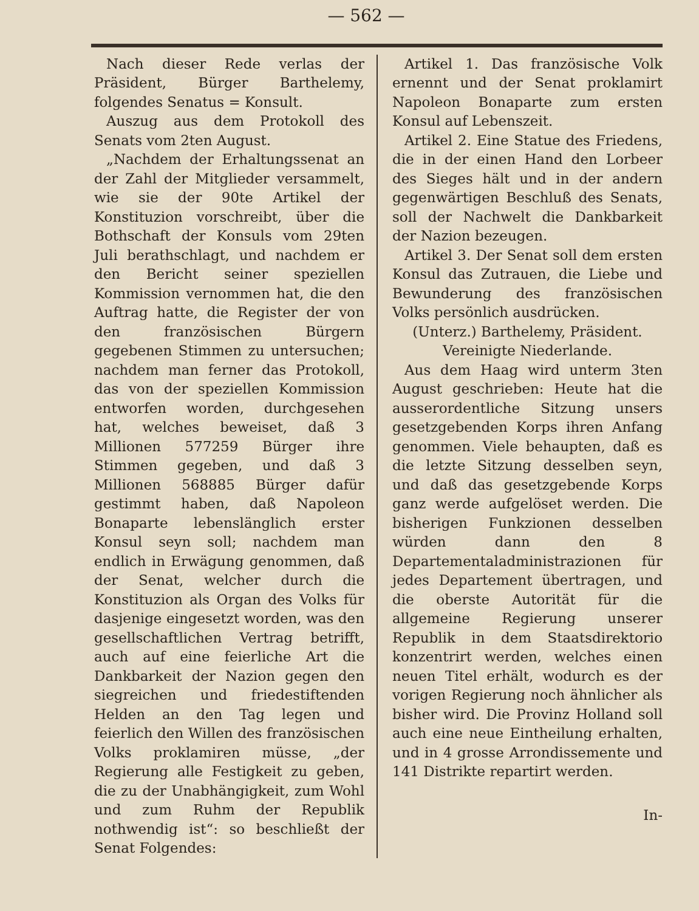— 562 —
Nach dieser Rede verlas der Präsident, Bürger Barthelemy, folgendes Senatus = Konsult.
Auszug aus dem Protokoll des Senats vom 2ten August.
„Nachdem der Erhaltungssenat an der Zahl der Mitglieder versammelt, wie sie der 90te Artikel der Konstituzion vorschreibt, über die Bothschaft der Konsuls vom 29ten Juli berathschlagt, und nachdem er den Bericht seiner speziellen Kommission vernommen hat, die den Auftrag hatte, die Register der von den französischen Bürgern gegebenen Stimmen zu untersuchen; nachdem man ferner das Protokoll, das von der speziellen Kommission entworfen worden, durchgesehen hat, welches beweiset, daß 3 Millionen 577259 Bürger ihre Stimmen gegeben, und daß 3 Millionen 568885 Bürger dafür gestimmt haben, daß Napoleon Bonaparte lebenslänglich erster Konsul seyn soll; nachdem man endlich in Erwägung genommen, daß der Senat, welcher durch die Konstituzion als Organ des Volks für dasjenige eingesetzt worden, was den gesellschaftlichen Vertrag betrifft, auch auf eine feierliche Art die Dankbarkeit der Nazion gegen den siegreichen und friedestiftenden Helden an den Tag legen und feierlich den Willen des französischen Volks proklamiren müsse, „der Regierung alle Festigkeit zu geben, die zu der Unabhängigkeit, zum Wohl und zum Ruhm der Republik nothwendig ist“: so beschließt der Senat Folgendes:
Artikel 1. Das französische Volk ernennt und der Senat proklamirt Napoleon Bonaparte zum ersten Konsul auf Lebenszeit.
Artikel 2. Eine Statue des Friedens, die in der einen Hand den Lorbeer des Sieges hält und in der andern gegenwärtigen Beschluß des Senats, soll der Nachwelt die Dankbarkeit der Nazion bezeugen.
Artikel 3. Der Senat soll dem ersten Konsul das Zutrauen, die Liebe und Bewunderung des französischen Volks persönlich ausdrücken.
(Unterz.) Barthelemy, Präsident.
Vereinigte Niederlande.
Aus dem Haag wird unterm 3ten August geschrieben: Heute hat die ausserordentliche Sitzung unsers gesetzgebenden Korps ihren Anfang genommen. Viele behaupten, daß es die letzte Sitzung desselben seyn, und daß das gesetzgebende Korps ganz werde aufgelöset werden. Die bisherigen Funkzionen desselben würden dann den 8 Departementaladministrazionen für jedes Departement übertragen, und die oberste Autorität für die allgemeine Regierung unserer Republik in dem Staatsdirektorio konzentrirt werden, welches einen neuen Titel erhält, wodurch es der vorigen Regierung noch ähnlicher als bisher wird. Die Provinz Holland soll auch eine neue Eintheilung erhalten, und in 4 grosse Arrondissemente und 141 Distrikte repartirt werden.
In-